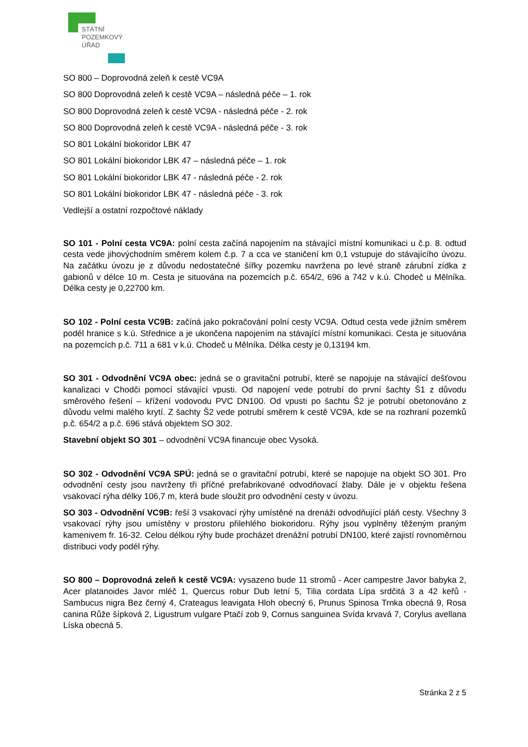STÁTNÍ
POZEMKOVÝ
ÚŘAD
SO 800 – Doprovodná zeleň k cestě VC9A
SO 800 Doprovodná zeleň k cestě VC9A – následná péče – 1. rok
SO 800 Doprovodná zeleň k cestě VC9A - následná péče - 2. rok
SO 800 Doprovodná zeleň k cestě VC9A - následná péče - 3. rok
SO 801 Lokální biokoridor LBK 47
SO 801 Lokální biokoridor LBK 47 – následná péče – 1. rok
SO 801 Lokální biokoridor LBK 47 - následná péče - 2. rok
SO 801 Lokální biokoridor LBK 47 - následná péče - 3. rok
Vedlejší a ostatní rozpočtové náklady
SO 101 - Polní cesta VC9A: polní cesta začíná napojením na stávající místní komunikaci u č.p. 8. odtud cesta vede jihovýchodním směrem kolem č.p. 7 a cca ve staničení km 0,1 vstupuje do stávajícího úvozu. Na začátku úvozu je z důvodu nedostatečné šířky pozemku navržena po levé straně zárubní zídka z gabionů v délce 10 m. Cesta je situována na pozemcích p.č. 654/2, 696 a 742 v k.ú. Chodeč u Mělníka. Délka cesty je 0,22700 km.
SO 102 - Polní cesta VC9B: začíná jako pokračování polní cesty VC9A. Odtud cesta vede jižním směrem podél hranice s k.ú. Střednice a je ukončena napojením na stávající místní komunikaci. Cesta je situována na pozemcích p.č. 711 a 681 v k.ú. Chodeč u Mělníka. Délka cesty je 0,13194 km.
SO 301 - Odvodnění VC9A obec: jedná se o gravitační potrubí, které se napojuje na stávající dešťovou kanalizaci v Chodči pomocí stávající vpusti. Od napojení vede potrubí do první šachty Š1 z důvodu směrového řešení – křížení vodovodu PVC DN100. Od vpusti po šachtu Š2 je potrubí obetonováno z důvodu velmi malého krytí. Z šachty Š2 vede potrubí směrem k cestě VC9A, kde se na rozhraní pozemků p.č. 654/2 a p.č. 696 stává objektem SO 302.
Stavební objekt SO 301 – odvodnění VC9A financuje obec Vysoká.
SO 302 - Odvodnění VC9A SPÚ: jedná se o gravitační potrubí, které se napojuje na objekt SO 301. Pro odvodnění cesty jsou navrženy tři příčné prefabrikované odvodňovací žlaby. Dále je v objektu řešena vsakovací rýha délky 106,7 m, která bude sloužit pro odvodnění cesty v úvozu.
SO 303 - Odvodnění VC9B: řeší 3 vsakovací rýhy umístěné na drenáži odvodňující pláň cesty. Všechny 3 vsakovací rýhy jsou umístěny v prostoru přilehlého biokoridoru. Rýhy jsou vyplněny těženým praným kamenivem fr. 16-32. Celou délkou rýhy bude procházet drenážní potrubí DN100, které zajistí rovnoměrnou distribuci vody podél rýhy.
SO 800 – Doprovodná zeleň k cestě VC9A: vysazeno bude 11 stromů - Acer campestre Javor babyka 2, Acer platanoides Javor mléč 1, Quercus robur Dub letní 5, Tilia cordata Lípa srdčitá 3 a 42 keřů - Sambucus nigra Bez černý 4, Crateagus leavigata Hloh obecný 6, Prunus Spinosa Trnka obecná 9, Rosa canina Růže šípková 2, Ligustrum vulgare Ptačí zob 9, Cornus sanguinea Svída krvavá 7, Corylus avellana Líska obecná 5.
Stránka 2 z 5